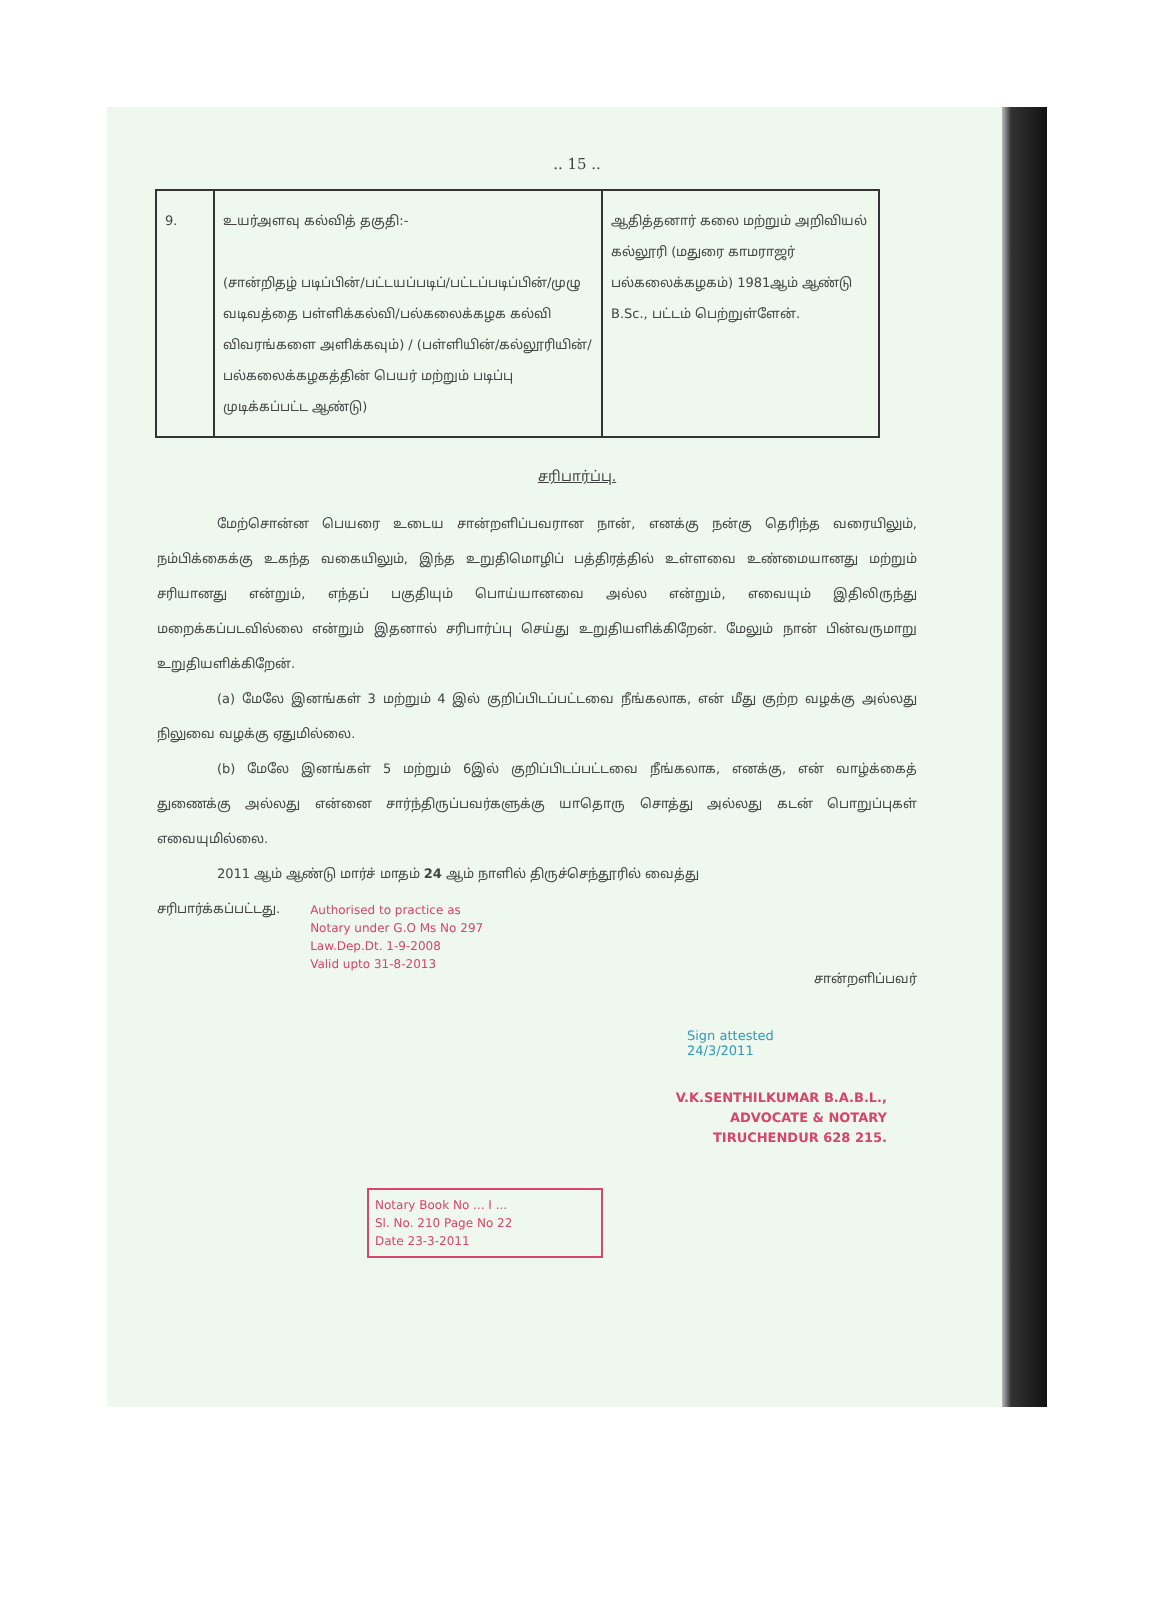.. 15 ..
| 9. | உயர்அளவு கல்வித் தகுதி:- (சான்றிதழ் படிப்பின்/பட்டயப்படிப்/பட்டப்படிப்பின்/முழு வடிவத்தை பள்ளிக்கல்வி/பல்கலைக்கழக கல்வி விவரங்களை அளிக்கவும்) / (பள்ளியின்/கல்லூரியின்/பல்கலைக்கழகத்தின் பெயர் மற்றும் படிப்பு முடிக்கப்பட்ட ஆண்டு) | ஆதித்தனார் கலை மற்றும் அறிவியல் கல்லூரி (மதுரை காமராஜர் பல்கலைக்கழகம்) 1981ஆம் ஆண்டு B.Sc., பட்டம் பெற்றுள்ளேன். |
சரிபார்ப்பு.
மேற்சொன்ன பெயரை உடைய சான்றளிப்பவரான நான், எனக்கு நன்கு தெரிந்த வரையிலும், நம்பிக்கைக்கு உகந்த வகையிலும், இந்த உறுதிமொழிப் பத்திரத்தில் உள்ளவை உண்மையானது மற்றும் சரியானது என்றும், எந்தப் பகுதியும் பொய்யானவை அல்ல என்றும், எவையும் இதிலிருந்து மறைக்கப்படவில்லை என்றும் இதனால் சரிபார்ப்பு செய்து உறுதியளிக்கிறேன். மேலும் நான் பின்வருமாறு உறுதியளிக்கிறேன்.
(a) மேலே இனங்கள் 3 மற்றும் 4 இல் குறிப்பிடப்பட்டவை நீங்கலாக, என் மீது குற்ற வழக்கு அல்லது நிலுவை வழக்கு ஏதுமில்லை.
(b) மேலே இனங்கள் 5 மற்றும் 6இல் குறிப்பிடப்பட்டவை நீங்கலாக, எனக்கு, என் வாழ்க்கைத் துணைக்கு அல்லது என்னை சார்ந்திருப்பவர்களுக்கு யாதொரு சொத்து அல்லது கடன் பொறுப்புகள் எவையுமில்லை.
2011 ஆம் ஆண்டு மார்ச் மாதம் 24 ஆம் நாளில் திருச்செந்தூரில் வைத்து
சரிபார்க்கப்பட்டது.
Authorised to practice as
Notary under G.O Ms No 297
Law.Dep.Dt. 1-9-2008
Valid upto 31-8-2013
சான்றளிப்பவர்
Sign attested
24/3/2011
V.K.SENTHILKUMAR B.A.B.L.,
ADVOCATE & NOTARY
TIRUCHENDUR 628 215.
Notary Book No ... I ...
Sl. No. 210 Page No 22
Date 23-3-2011